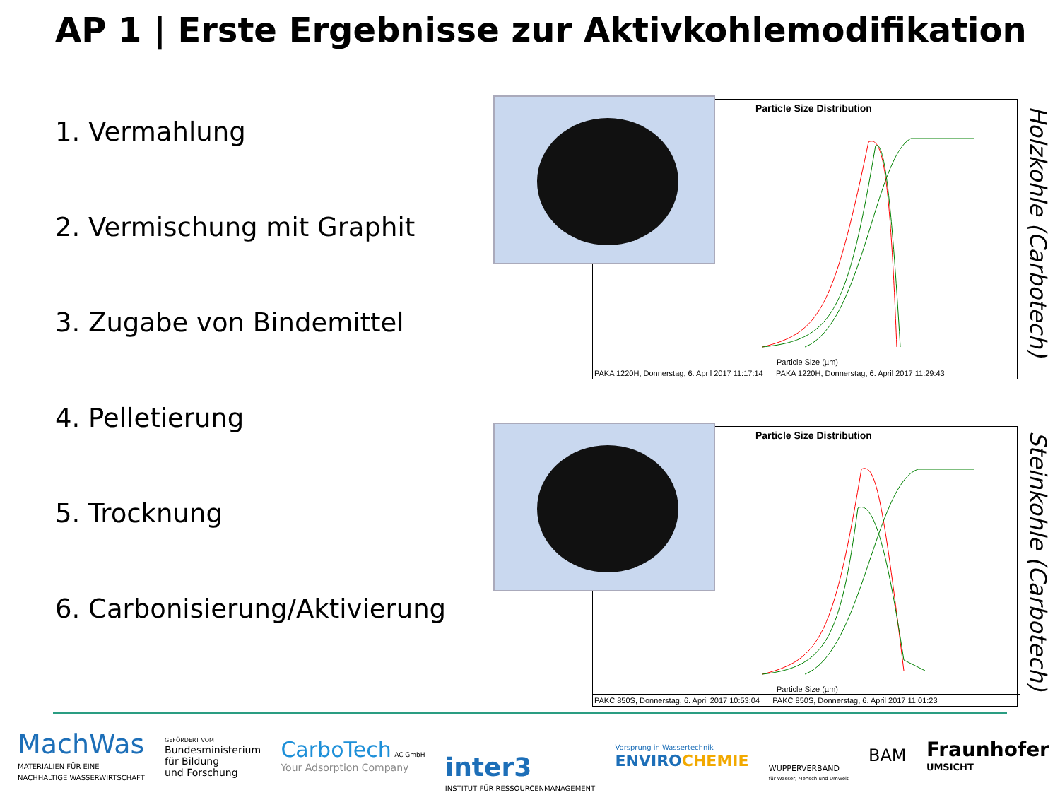AP 1 | Erste Ergebnisse zur Aktivkohlemodifikation
1. Vermahlung
2. Vermischung mit Graphit
3. Zugabe von Bindemittel
4. Pelletierung
5. Trocknung
6. Carbonisierung/Aktivierung
Particle Size Distribution
Particle Size (µm)
PAKA 1220H, Donnerstag, 6. April 2017 11:17:14 PAKA 1220H, Donnerstag, 6. April 2017 11:29:43
Holzkohle (Carbotech)
Particle Size Distribution
Particle Size (µm)
PAKC 850S, Donnerstag, 6. April 2017 10:53:04 PAKC 850S, Donnerstag, 6. April 2017 11:01:23
Steinkohle (Carbotech)
MachWas
MATERIALIEN FÜR EINE
NACHHALTIGE WASSERWIRTSCHAFT
GEFÖRDERT VOM
Bundesministerium
für Bildung
und Forschung
CarboTech AC GmbH
Your Adsorption Company
inter3
INSTITUT FÜR RESSOURCENMANAGEMENT
Vorsprung in Wassertechnik
ENVIROCHEMIE
WUPPERVERBAND
für Wasser, Mensch und Umwelt
BAM
Fraunhofer
UMSICHT